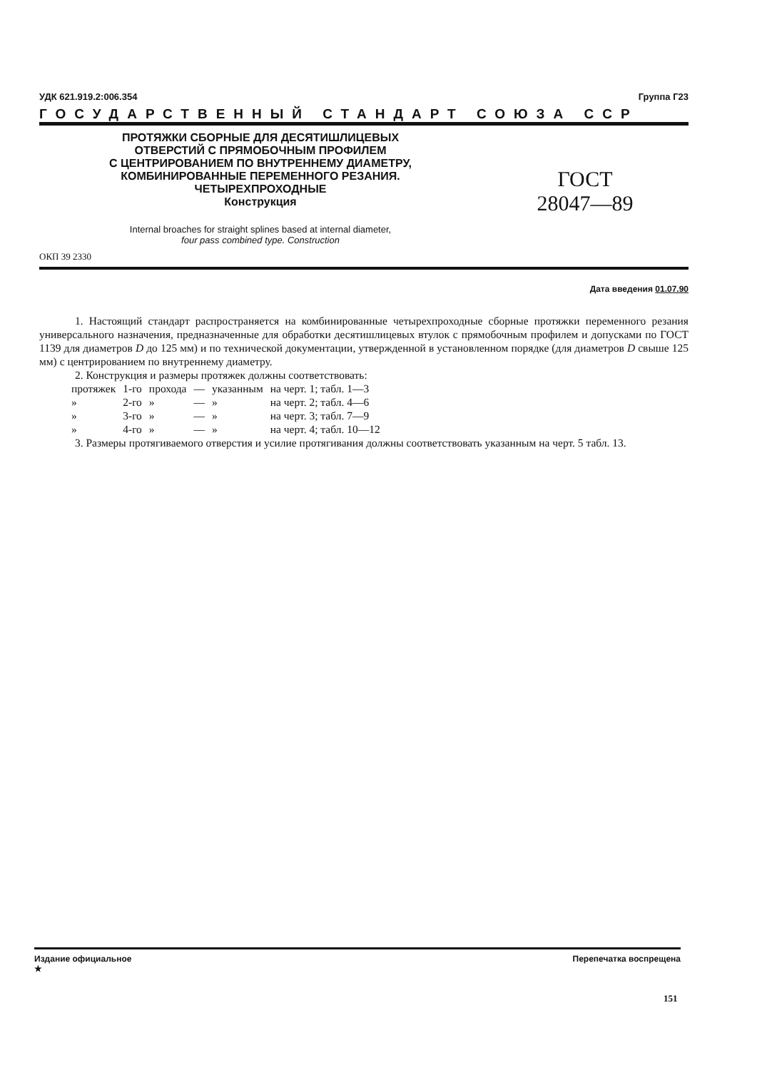УДК 621.919.2:006.354 Группа Г23
ГОСУДАРСТВЕННЫЙ СТАНДАРТ СОЮЗА ССР
ПРОТЯЖКИ СБОРНЫЕ ДЛЯ ДЕСЯТИШЛИЦЕВЫХ
ОТВЕРСТИЙ С ПРЯМОБОЧНЫМ ПРОФИЛЕМ
С ЦЕНТРИРОВАНИЕМ ПО ВНУТРЕННЕМУ ДИАМЕТРУ,
КОМБИНИРОВАННЫЕ ПЕРЕМЕННОГО РЕЗАНИЯ.
ЧЕТЫРЕХПРОХОДНЫЕ
Конструкция
ГОСТ
28047—89
Internal broaches for straight splines based at internal diameter,
four pass combined type. Construction
ОКП 39 2330
Дата введения 01.07.90
1. Настоящий стандарт распространяется на комбинированные четырехпроходные сборные протяжки переменного резания универсального назначения, предназначенные для обработки десятишлицевых втулок с прямобочным профилем и допусками по ГОСТ 1139 для диаметров D до 125 мм) и по технической документации, утвержденной в установленном порядке (для диаметров D свыше 125 мм) с центрированием по внутреннему диаметру.
2. Конструкция и размеры протяжек должны соответствовать:
| протяжек | 1-го | прохода | — | указанным | на черт. 1; табл. 1—3 |
| » | 2-го | » | — | » | на черт. 2; табл. 4—6 |
| » | 3-го | » | — | » | на черт. 3; табл. 7—9 |
| » | 4-го | » | — | » | на черт. 4; табл. 10—12 |
3. Размеры протягиваемого отверстия и усилие протягивания должны соответствовать указанным на черт. 5 табл. 13.
Издание официальное
★ Перепечатка воспрещена
151